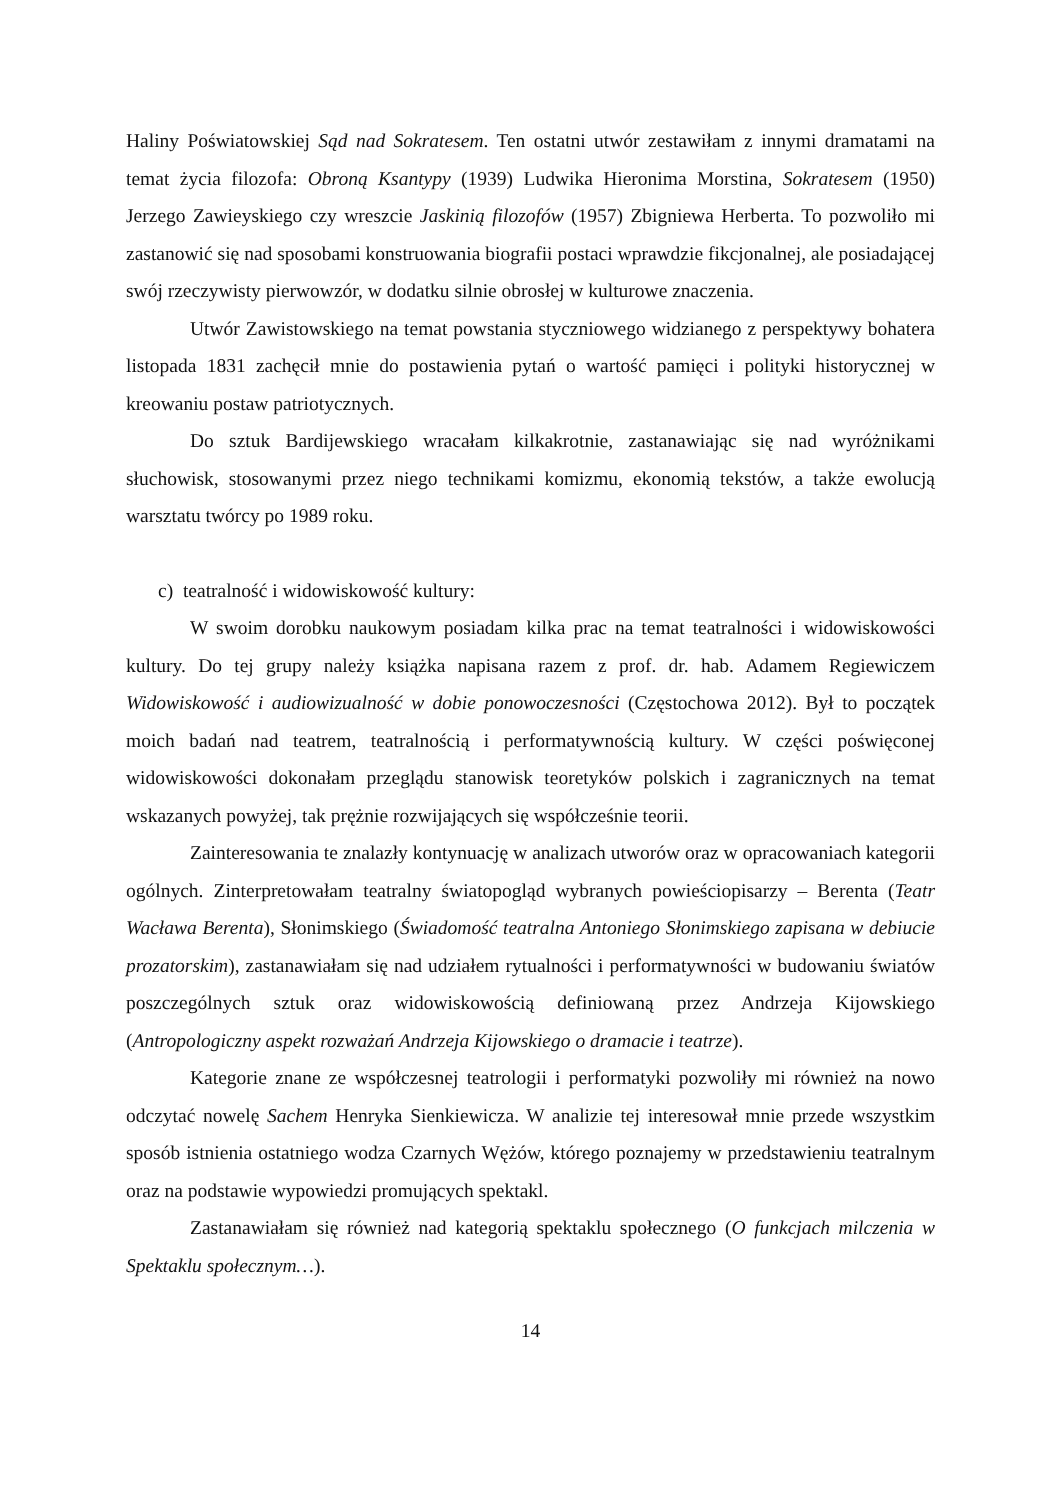Haliny Poświatowskiej Sąd nad Sokratesem. Ten ostatni utwór zestawiłam z innymi dramatami na temat życia filozofa: Obroną Ksantypy (1939) Ludwika Hieronima Morstina, Sokratesem (1950) Jerzego Zawieyskiego czy wreszcie Jaskinią filozofów (1957) Zbigniewa Herberta. To pozwoliło mi zastanowić się nad sposobami konstruowania biografii postaci wprawdzie fikcjonalnej, ale posiadającej swój rzeczywisty pierwowzór, w dodatku silnie obrosłej w kulturowe znaczenia.
Utwór Zawistowskiego na temat powstania styczniowego widzianego z perspektywy bohatera listopada 1831 zachęcił mnie do postawienia pytań o wartość pamięci i polityki historycznej w kreowaniu postaw patriotycznych.
Do sztuk Bardijewskiego wracałam kilkakrotnie, zastanawiając się nad wyróżnikami słuchowisk, stosowanymi przez niego technikami komizmu, ekonomią tekstów, a także ewolucją warsztatu twórcy po 1989 roku.
c) teatralność i widowiskowość kultury:
W swoim dorobku naukowym posiadam kilka prac na temat teatralności i widowiskowości kultury. Do tej grupy należy książka napisana razem z prof. dr. hab. Adamem Regiewiczem Widowiskowość i audiowizualność w dobie ponowoczesności (Częstochowa 2012). Był to początek moich badań nad teatrem, teatralnością i performatywnością kultury. W części poświęconej widowiskowości dokonałam przeglądu stanowisk teoretyków polskich i zagranicznych na temat wskazanych powyżej, tak prężnie rozwijających się współcześnie teorii.
Zainteresowania te znalazły kontynuację w analizach utworów oraz w opracowaniach kategorii ogólnych. Zinterpretowałam teatralny światopogląd wybranych powieściopisarzy – Berenta (Teatr Wacława Berenta), Słonimskiego (Świadomość teatralna Antoniego Słonimskiego zapisana w debiucie prozatorskim), zastanawiałam się nad udziałem rytualności i performatywności w budowaniu światów poszczególnych sztuk oraz widowiskowością definiowaną przez Andrzeja Kijowskiego (Antropologiczny aspekt rozważań Andrzeja Kijowskiego o dramacie i teatrze).
Kategorie znane ze współczesnej teatrologii i performatyki pozwoliły mi również na nowo odczytać nowelę Sachem Henryka Sienkiewicza. W analizie tej interesował mnie przede wszystkim sposób istnienia ostatniego wodza Czarnych Wężów, którego poznajemy w przedstawieniu teatralnym oraz na podstawie wypowiedzi promujących spektakl.
Zastanawiałam się również nad kategorią spektaklu społecznego (O funkcjach milczenia w Spektaklu społecznym…).
14